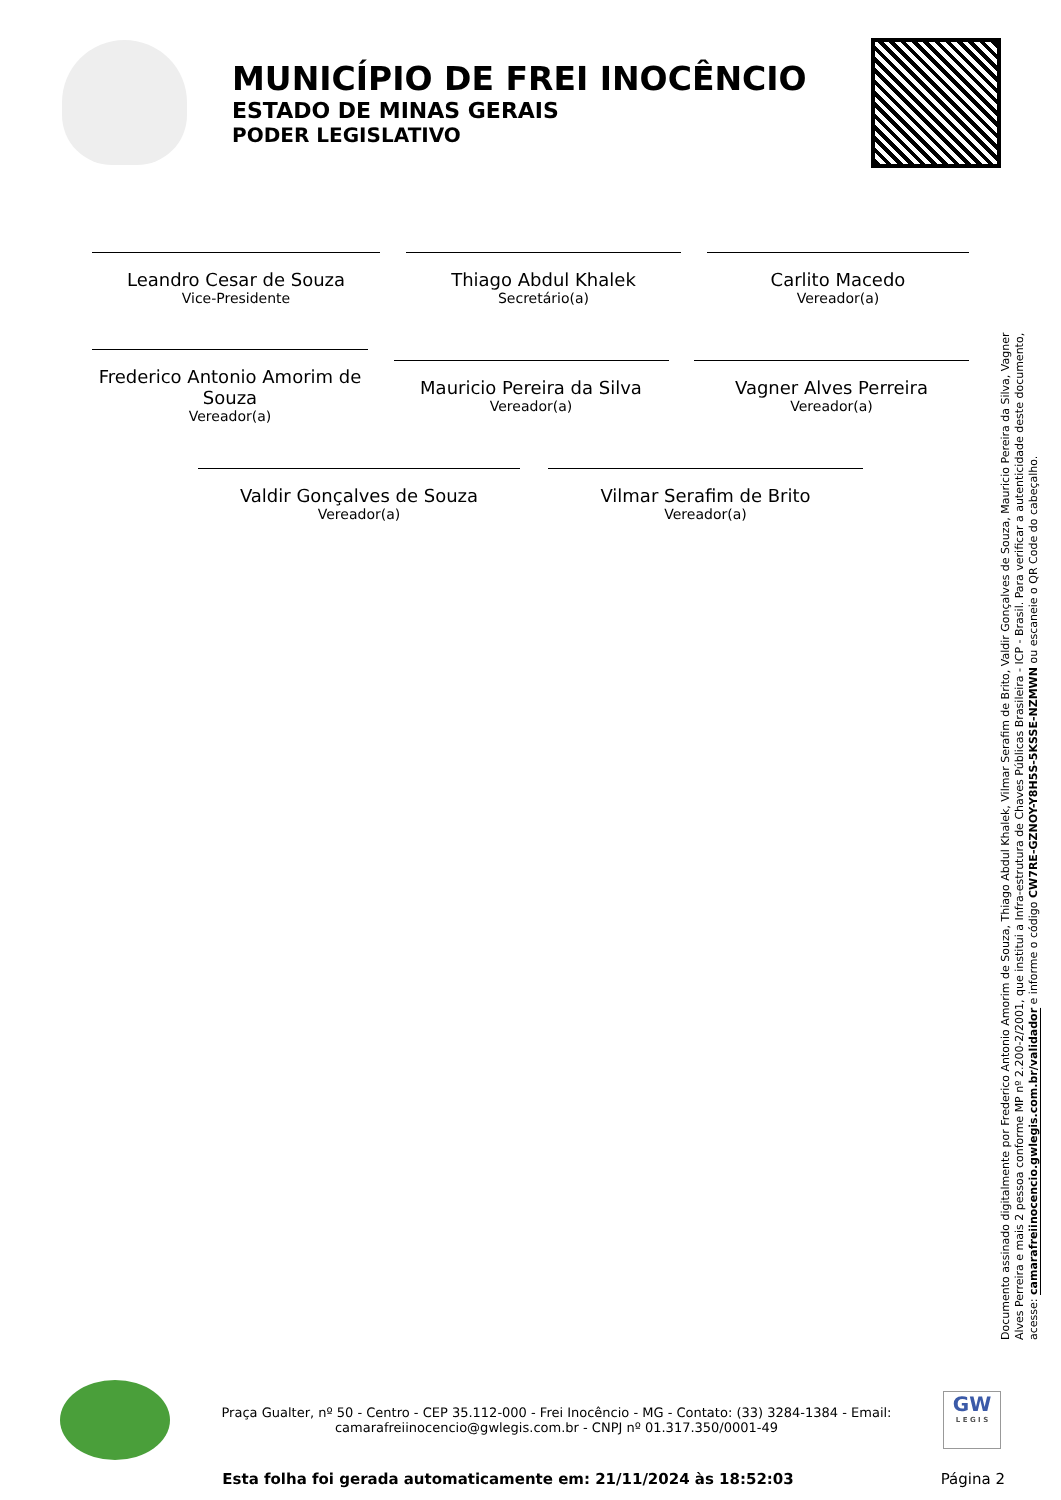MUNICÍPIO DE FREI INOCÊNCIO
ESTADO DE MINAS GERAIS
PODER LEGISLATIVO
Leandro Cesar de Souza
Vice-Presidente
Thiago Abdul Khalek
Secretário(a)
Carlito Macedo
Vereador(a)
Frederico Antonio Amorim de Souza
Vereador(a)
Mauricio Pereira da Silva
Vereador(a)
Vagner Alves Perreira
Vereador(a)
Valdir Gonçalves de Souza
Vereador(a)
Vilmar Serafim de Brito
Vereador(a)
Documento assinado digitalmente por Frederico Antonio Amorim de Souza, Thiago Abdul Khalek, Vilmar Serafim de Brito, Valdir Gonçalves de Souza, Mauricio Pereira da Silva, Vagner Alves Perreira e mais 2 pessoa conforme MP nº 2.200-2/2001, que institui a Infra-estrutura de Chaves Públicas Brasileira - ICP - Brasil. Para verificar a autenticidade deste documento, acesse: camarafreiinocencio.gwlegis.com.br/validador e informe o código CW7RE-GZNOY-Y8H5S-5KSSE-NZMWN ou escaneie o QR Code do cabeçalho.
Praça Gualter, nº 50 - Centro - CEP 35.112-000 - Frei Inocêncio - MG - Contato: (33) 3284-1384 - Email: camarafreiinocencio@gwlegis.com.br - CNPJ nº 01.317.350/0001-49
GW
L E G I S
Esta folha foi gerada automaticamente em: 21/11/2024 às 18:52:03 Página 2